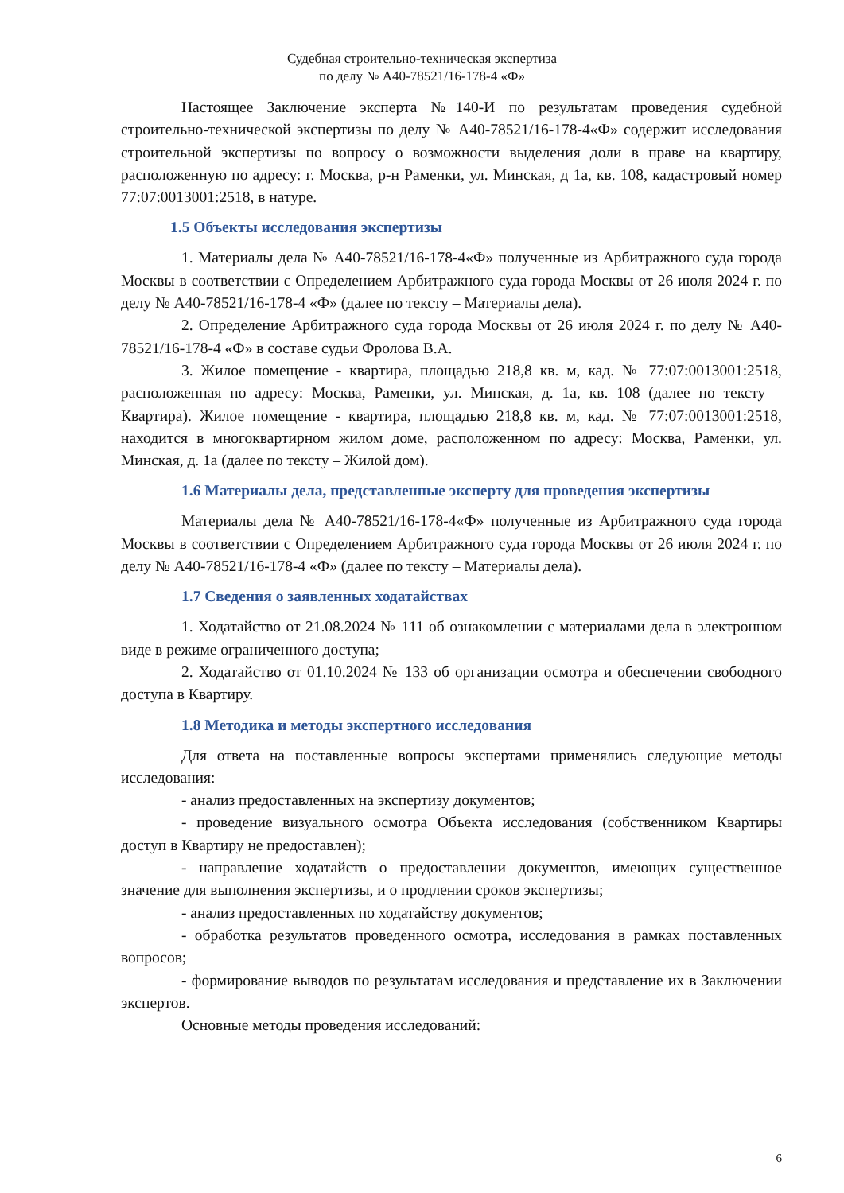Судебная строительно-техническая экспертиза
по делу № А40-78521/16-178-4 «Ф»
Настоящее Заключение эксперта №140-И по результатам проведения судебной строительно-технической экспертизы по делу № А40-78521/16-178-4«Ф» содержит исследования строительной экспертизы по вопросу о возможности выделения доли в праве на квартиру, расположенную по адресу: г. Москва, р-н Раменки, ул. Минская, д 1а, кв. 108, кадастровый номер 77:07:0013001:2518, в натуре.
1.5 Объекты исследования экспертизы
1. Материалы дела № А40-78521/16-178-4«Ф» полученные из Арбитражного суда города Москвы в соответствии с Определением Арбитражного суда города Москвы от 26 июля 2024 г. по делу № А40-78521/16-178-4 «Ф» (далее по тексту – Материалы дела).
2. Определение Арбитражного суда города Москвы от 26 июля 2024 г. по делу № А40-78521/16-178-4 «Ф» в составе судьи Фролова В.А.
3. Жилое помещение - квартира, площадью 218,8 кв. м, кад. № 77:07:0013001:2518, расположенная по адресу: Москва, Раменки, ул. Минская, д. 1а, кв. 108 (далее по тексту – Квартира). Жилое помещение - квартира, площадью 218,8 кв. м, кад. № 77:07:0013001:2518, находится в многоквартирном жилом доме, расположенном по адресу: Москва, Раменки, ул. Минская, д. 1а (далее по тексту – Жилой дом).
1.6 Материалы дела, представленные эксперту для проведения экспертизы
Материалы дела № А40-78521/16-178-4«Ф» полученные из Арбитражного суда города Москвы в соответствии с Определением Арбитражного суда города Москвы от 26 июля 2024 г. по делу № А40-78521/16-178-4 «Ф» (далее по тексту – Материалы дела).
1.7 Сведения о заявленных ходатайствах
1. Ходатайство от 21.08.2024 № 111 об ознакомлении с материалами дела в электронном виде в режиме ограниченного доступа;
2. Ходатайство от 01.10.2024 № 133 об организации осмотра и обеспечении свободного доступа в Квартиру.
1.8 Методика и методы экспертного исследования
Для ответа на поставленные вопросы экспертами применялись следующие методы исследования:
- анализ предоставленных на экспертизу документов;
- проведение визуального осмотра Объекта исследования (собственником Квартиры доступ в Квартиру не предоставлен);
- направление ходатайств о предоставлении документов, имеющих существенное значение для выполнения экспертизы, и о продлении сроков экспертизы;
- анализ предоставленных по ходатайству документов;
- обработка результатов проведенного осмотра, исследования в рамках поставленных вопросов;
- формирование выводов по результатам исследования и представление их в Заключении экспертов.
Основные методы проведения исследований:
6